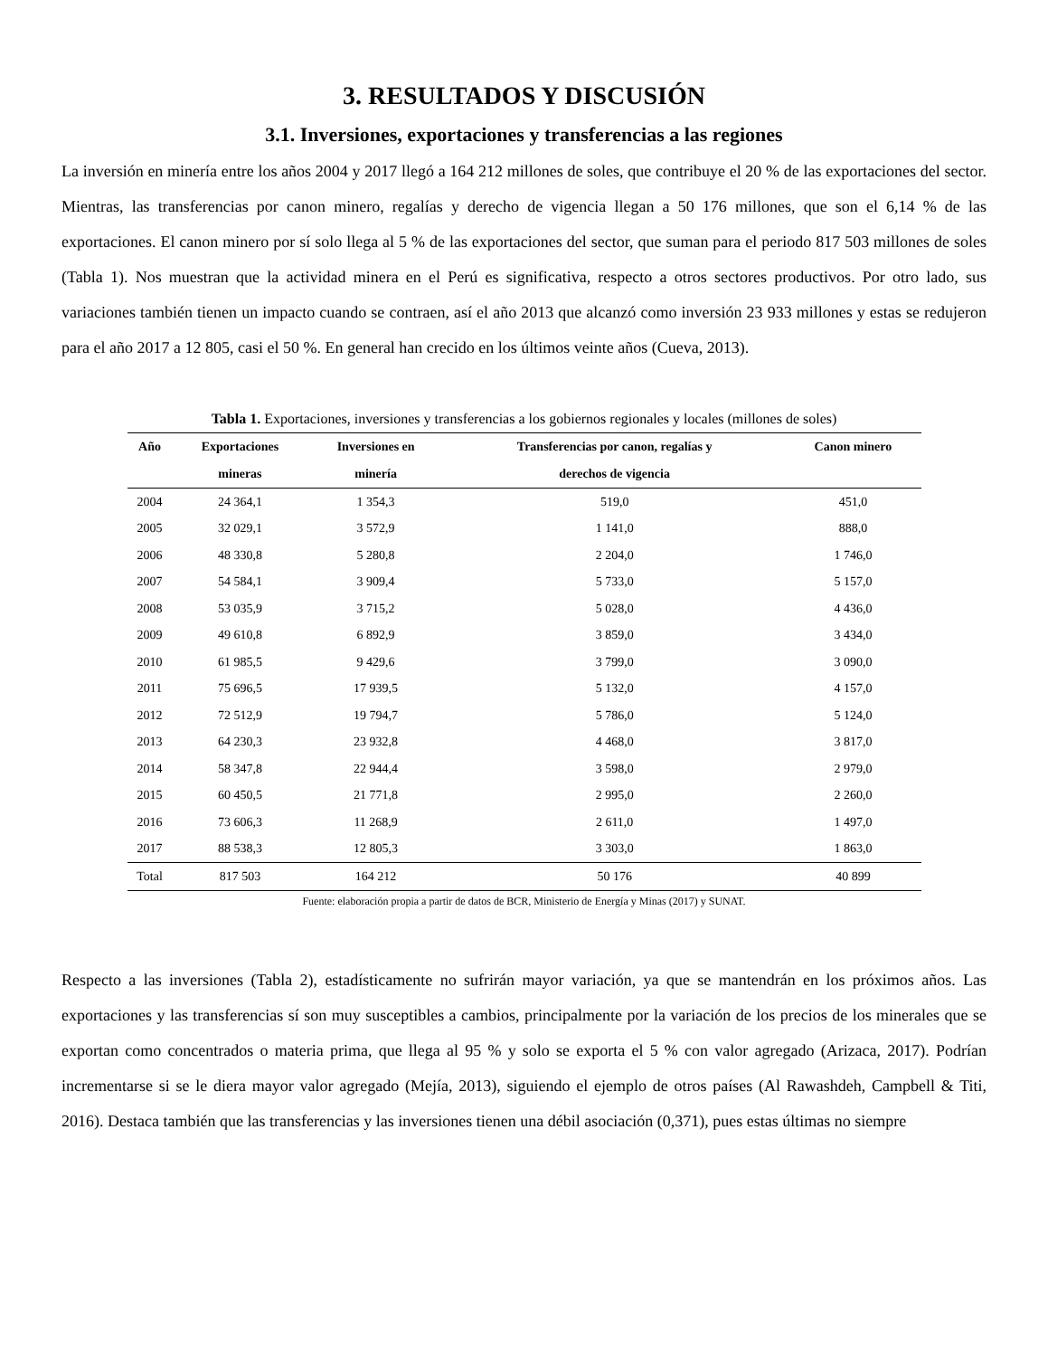3. RESULTADOS Y DISCUSIÓN
3.1. Inversiones, exportaciones y transferencias a las regiones
La inversión en minería entre los años 2004 y 2017 llegó a 164 212 millones de soles, que contribuye el 20 % de las exportaciones del sector. Mientras, las transferencias por canon minero, regalías y derecho de vigencia llegan a 50 176 millones, que son el 6,14 % de las exportaciones. El canon minero por sí solo llega al 5 % de las exportaciones del sector, que suman para el periodo 817 503 millones de soles (Tabla 1). Nos muestran que la actividad minera en el Perú es significativa, respecto a otros sectores productivos. Por otro lado, sus variaciones también tienen un impacto cuando se contraen, así el año 2013 que alcanzó como inversión 23 933 millones y estas se redujeron para el año 2017 a 12 805, casi el 50 %. En general han crecido en los últimos veinte años (Cueva, 2013).
Tabla 1. Exportaciones, inversiones y transferencias a los gobiernos regionales y locales (millones de soles)
| Año | Exportaciones mineras | Inversiones en minería | Transferencias por canon, regalías y derechos de vigencia | Canon minero |
| --- | --- | --- | --- | --- |
| 2004 | 24 364,1 | 1 354,3 | 519,0 | 451,0 |
| 2005 | 32 029,1 | 3 572,9 | 1 141,0 | 888,0 |
| 2006 | 48 330,8 | 5 280,8 | 2 204,0 | 1 746,0 |
| 2007 | 54 584,1 | 3 909,4 | 5 733,0 | 5 157,0 |
| 2008 | 53 035,9 | 3 715,2 | 5 028,0 | 4 436,0 |
| 2009 | 49 610,8 | 6 892,9 | 3 859,0 | 3 434,0 |
| 2010 | 61 985,5 | 9 429,6 | 3 799,0 | 3 090,0 |
| 2011 | 75 696,5 | 17 939,5 | 5 132,0 | 4 157,0 |
| 2012 | 72 512,9 | 19 794,7 | 5 786,0 | 5 124,0 |
| 2013 | 64 230,3 | 23 932,8 | 4 468,0 | 3 817,0 |
| 2014 | 58 347,8 | 22 944,4 | 3 598,0 | 2 979,0 |
| 2015 | 60 450,5 | 21 771,8 | 2 995,0 | 2 260,0 |
| 2016 | 73 606,3 | 11 268,9 | 2 611,0 | 1 497,0 |
| 2017 | 88 538,3 | 12 805,3 | 3 303,0 | 1 863,0 |
| Total | 817 503 | 164 212 | 50 176 | 40 899 |
Fuente: elaboración propia a partir de datos de BCR, Ministerio de Energía y Minas (2017) y SUNAT.
Respecto a las inversiones (Tabla 2), estadísticamente no sufrirán mayor variación, ya que se mantendrán en los próximos años. Las exportaciones y las transferencias sí son muy susceptibles a cambios, principalmente por la variación de los precios de los minerales que se exportan como concentrados o materia prima, que llega al 95 % y solo se exporta el 5 % con valor agregado (Arizaca, 2017). Podrían incrementarse si se le diera mayor valor agregado (Mejía, 2013), siguiendo el ejemplo de otros países (Al Rawashdeh, Campbell & Titi, 2016). Destaca también que las transferencias y las inversiones tienen una débil asociación (0,371), pues estas últimas no siempre